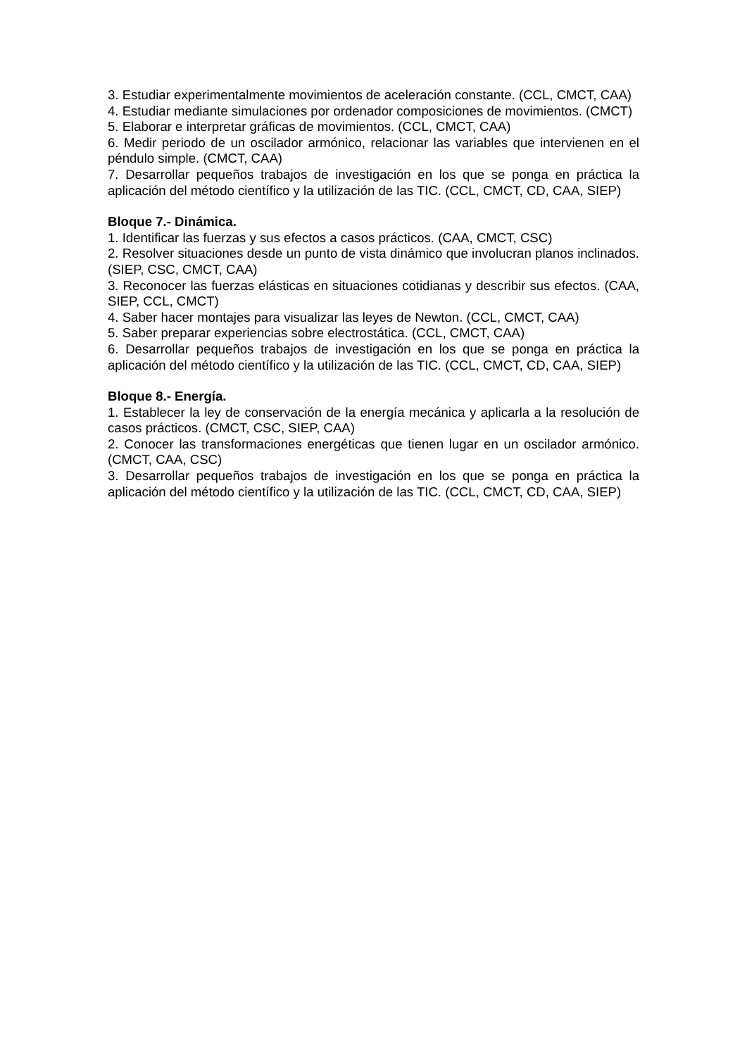3. Estudiar experimentalmente movimientos de aceleración constante. (CCL, CMCT, CAA)
4. Estudiar mediante simulaciones por ordenador composiciones de movimientos. (CMCT)
5. Elaborar e interpretar gráficas de movimientos. (CCL, CMCT, CAA)
6. Medir periodo de un oscilador armónico, relacionar las variables que intervienen en el péndulo simple. (CMCT, CAA)
7. Desarrollar pequeños trabajos de investigación en los que se ponga en práctica la aplicación del método científico y la utilización de las TIC. (CCL, CMCT, CD, CAA, SIEP)
Bloque 7.- Dinámica.
1. Identificar las fuerzas y sus efectos a casos prácticos. (CAA, CMCT, CSC)
2. Resolver situaciones desde un punto de vista dinámico que involucran planos inclinados. (SIEP, CSC, CMCT, CAA)
3. Reconocer las fuerzas elásticas en situaciones cotidianas y describir sus efectos. (CAA, SIEP, CCL, CMCT)
4. Saber hacer montajes para visualizar las leyes de Newton. (CCL, CMCT, CAA)
5. Saber preparar experiencias sobre electrostática. (CCL, CMCT, CAA)
6. Desarrollar pequeños trabajos de investigación en los que se ponga en práctica la aplicación del método científico y la utilización de las TIC. (CCL, CMCT, CD, CAA, SIEP)
Bloque 8.- Energía.
1. Establecer la ley de conservación de la energía mecánica y aplicarla a la resolución de casos prácticos. (CMCT, CSC, SIEP, CAA)
2. Conocer las transformaciones energéticas que tienen lugar en un oscilador armónico. (CMCT, CAA, CSC)
3. Desarrollar pequeños trabajos de investigación en los que se ponga en práctica la aplicación del método científico y la utilización de las TIC. (CCL, CMCT, CD, CAA, SIEP)